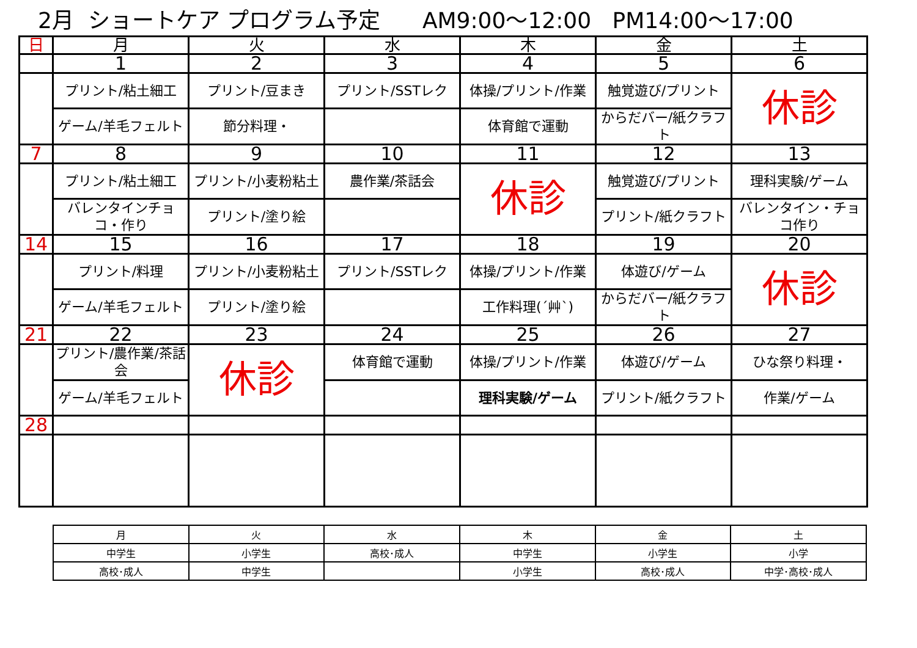2月 ショートケア プログラム予定 AM9:00～12:00 PM14:00～17:00
| 日 | 月 | 火 | 水 | 木 | 金 | 土 |
| --- | --- | --- | --- | --- | --- | --- |
| | 1 | 2 | 3 | 4 | 5 | 6 |
| | プリント/粘土細工 | プリント/豆まき | プリント/SSTレク | 体操/プリント/作業 | 触覚遊び/プリント | 休診 |
| | ゲーム/羊毛フェルト | 節分料理・ | | 体育館で運動 | からだバー/紙クラフト | |
| 7 | 8 | 9 | 10 | 11 | 12 | 13 |
| | プリント/粘土細工 | プリント/小麦粉粘土 | 農作業/茶話会 | 休診 | 触覚遊び/プリント | 理科実験/ゲーム |
| | バレンタインチョコ・作り | プリント/塗り絵 | | | プリント/紙クラフト | バレンタイン・チョコ作り |
| 14 | 15 | 16 | 17 | 18 | 19 | 20 |
| | プリント/料理 | プリント/小麦粉粘土 | プリント/SSTレク | 体操/プリント/作業 | 体遊び/ゲーム | 休診 |
| | ゲーム/羊毛フェルト | プリント/塗り絵 | | 工作料理(´艸`) | からだバー/紙クラフト | |
| 21 | 22 | 23 | 24 | 25 | 26 | 27 |
| | プリント/農作業/茶話会 | 休診 | 体育館で運動 | 体操/プリント/作業 | 体遊び/ゲーム | ひな祭り料理・ |
| | ゲーム/羊毛フェルト | | | 理科実験/ゲーム | プリント/紙クラフト | 作業/ゲーム |
| 28 | | | | | | |
| 月 | 火 | 水 | 木 | 金 | 土 |
| --- | --- | --- | --- | --- | --- |
| 中学生 | 小学生 | 高校･成人 | 中学生 | 小学生 | 小学 |
| 高校･成人 | 中学生 | | 小学生 | 高校･成人 | 中学･高校･成人 |